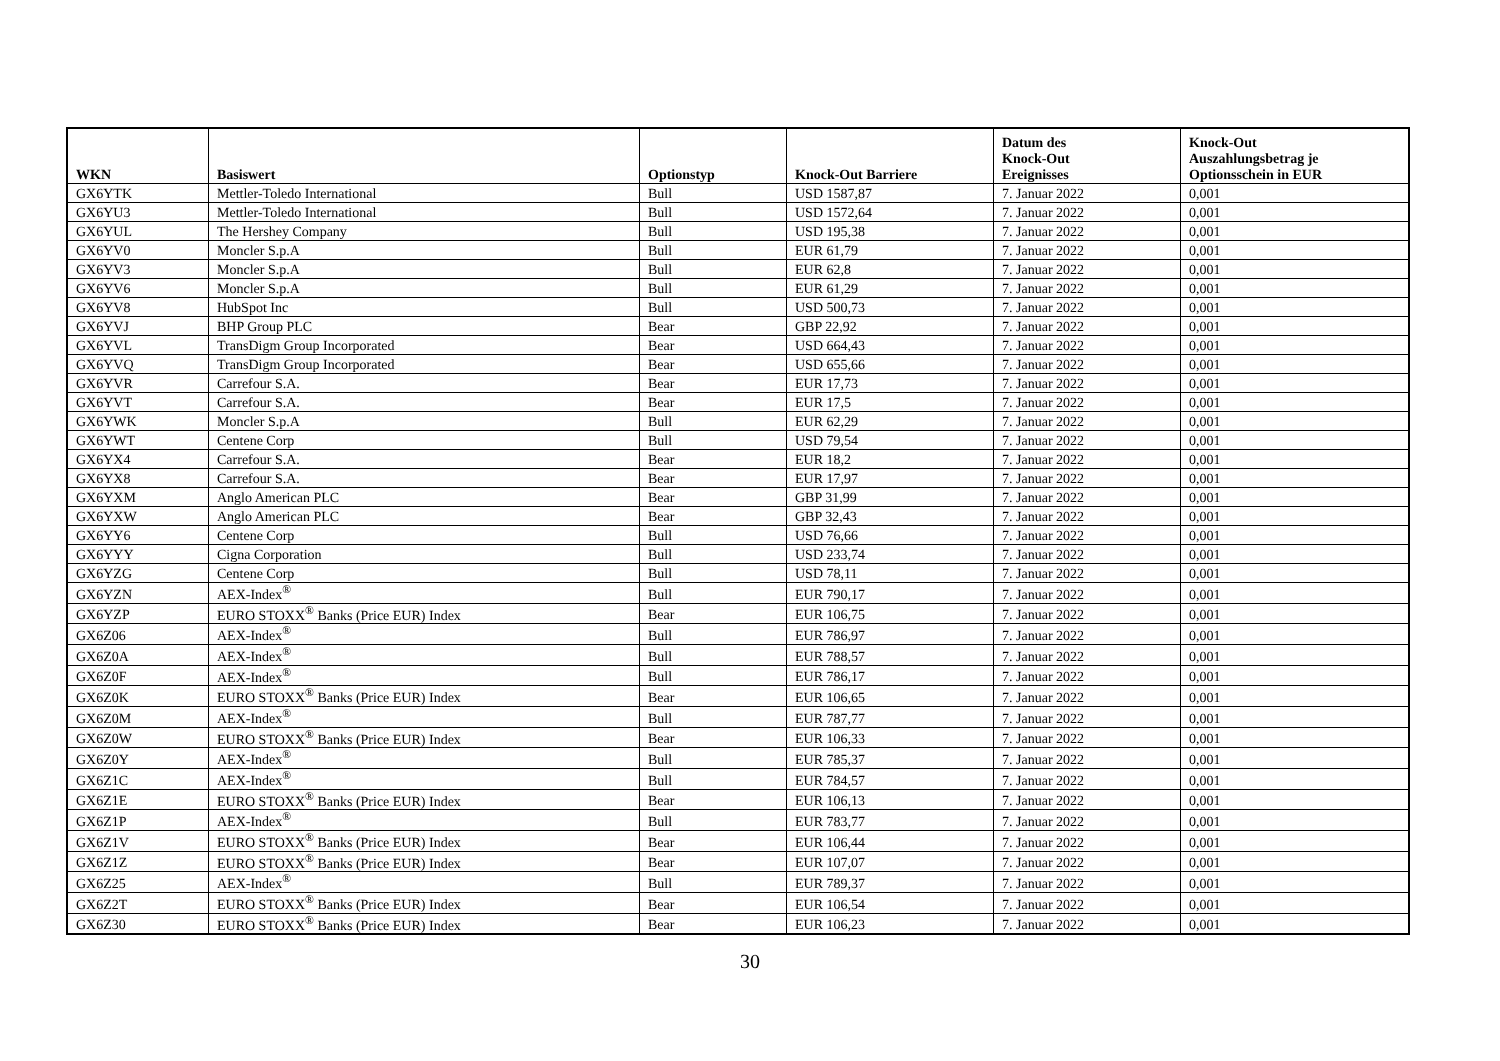| WKN | Basiswert | Optionstyp | Knock-Out Barriere | Datum des Knock-Out Ereignisses | Knock-Out Auszahlungsbetrag je Optionsschein in EUR |
| --- | --- | --- | --- | --- | --- |
| GX6YTK | Mettler-Toledo International | Bull | USD 1587,87 | 7. Januar 2022 | 0,001 |
| GX6YU3 | Mettler-Toledo International | Bull | USD 1572,64 | 7. Januar 2022 | 0,001 |
| GX6YUL | The Hershey Company | Bull | USD 195,38 | 7. Januar 2022 | 0,001 |
| GX6YV0 | Moncler S.p.A | Bull | EUR 61,79 | 7. Januar 2022 | 0,001 |
| GX6YV3 | Moncler S.p.A | Bull | EUR 62,8 | 7. Januar 2022 | 0,001 |
| GX6YV6 | Moncler S.p.A | Bull | EUR 61,29 | 7. Januar 2022 | 0,001 |
| GX6YV8 | HubSpot Inc | Bull | USD 500,73 | 7. Januar 2022 | 0,001 |
| GX6YVJ | BHP Group PLC | Bear | GBP 22,92 | 7. Januar 2022 | 0,001 |
| GX6YVL | TransDigm Group Incorporated | Bear | USD 664,43 | 7. Januar 2022 | 0,001 |
| GX6YVQ | TransDigm Group Incorporated | Bear | USD 655,66 | 7. Januar 2022 | 0,001 |
| GX6YVR | Carrefour S.A. | Bear | EUR 17,73 | 7. Januar 2022 | 0,001 |
| GX6YVT | Carrefour S.A. | Bear | EUR 17,5 | 7. Januar 2022 | 0,001 |
| GX6YWK | Moncler S.p.A | Bull | EUR 62,29 | 7. Januar 2022 | 0,001 |
| GX6YWT | Centene Corp | Bull | USD 79,54 | 7. Januar 2022 | 0,001 |
| GX6YX4 | Carrefour S.A. | Bear | EUR 18,2 | 7. Januar 2022 | 0,001 |
| GX6YX8 | Carrefour S.A. | Bear | EUR 17,97 | 7. Januar 2022 | 0,001 |
| GX6YXM | Anglo American PLC | Bear | GBP 31,99 | 7. Januar 2022 | 0,001 |
| GX6YXW | Anglo American PLC | Bear | GBP 32,43 | 7. Januar 2022 | 0,001 |
| GX6YY6 | Centene Corp | Bull | USD 76,66 | 7. Januar 2022 | 0,001 |
| GX6YYY | Cigna Corporation | Bull | USD 233,74 | 7. Januar 2022 | 0,001 |
| GX6YZG | Centene Corp | Bull | USD 78,11 | 7. Januar 2022 | 0,001 |
| GX6YZN | AEX-Index<sup>®</sup> | Bull | EUR 790,17 | 7. Januar 2022 | 0,001 |
| GX6YZP | EURO STOXX<sup>®</sup> Banks (Price EUR) Index | Bear | EUR 106,75 | 7. Januar 2022 | 0,001 |
| GX6Z06 | AEX-Index<sup>®</sup> | Bull | EUR 786,97 | 7. Januar 2022 | 0,001 |
| GX6Z0A | AEX-Index<sup>®</sup> | Bull | EUR 788,57 | 7. Januar 2022 | 0,001 |
| GX6Z0F | AEX-Index<sup>®</sup> | Bull | EUR 786,17 | 7. Januar 2022 | 0,001 |
| GX6Z0K | EURO STOXX<sup>®</sup> Banks (Price EUR) Index | Bear | EUR 106,65 | 7. Januar 2022 | 0,001 |
| GX6Z0M | AEX-Index<sup>®</sup> | Bull | EUR 787,77 | 7. Januar 2022 | 0,001 |
| GX6Z0W | EURO STOXX<sup>®</sup> Banks (Price EUR) Index | Bear | EUR 106,33 | 7. Januar 2022 | 0,001 |
| GX6Z0Y | AEX-Index<sup>®</sup> | Bull | EUR 785,37 | 7. Januar 2022 | 0,001 |
| GX6Z1C | AEX-Index<sup>®</sup> | Bull | EUR 784,57 | 7. Januar 2022 | 0,001 |
| GX6Z1E | EURO STOXX<sup>®</sup> Banks (Price EUR) Index | Bear | EUR 106,13 | 7. Januar 2022 | 0,001 |
| GX6Z1P | AEX-Index<sup>®</sup> | Bull | EUR 783,77 | 7. Januar 2022 | 0,001 |
| GX6Z1V | EURO STOXX<sup>®</sup> Banks (Price EUR) Index | Bear | EUR 106,44 | 7. Januar 2022 | 0,001 |
| GX6Z1Z | EURO STOXX<sup>®</sup> Banks (Price EUR) Index | Bear | EUR 107,07 | 7. Januar 2022 | 0,001 |
| GX6Z25 | AEX-Index<sup>®</sup> | Bull | EUR 789,37 | 7. Januar 2022 | 0,001 |
| GX6Z2T | EURO STOXX<sup>®</sup> Banks (Price EUR) Index | Bear | EUR 106,54 | 7. Januar 2022 | 0,001 |
| GX6Z30 | EURO STOXX<sup>®</sup> Banks (Price EUR) Index | Bear | EUR 106,23 | 7. Januar 2022 | 0,001 |
30